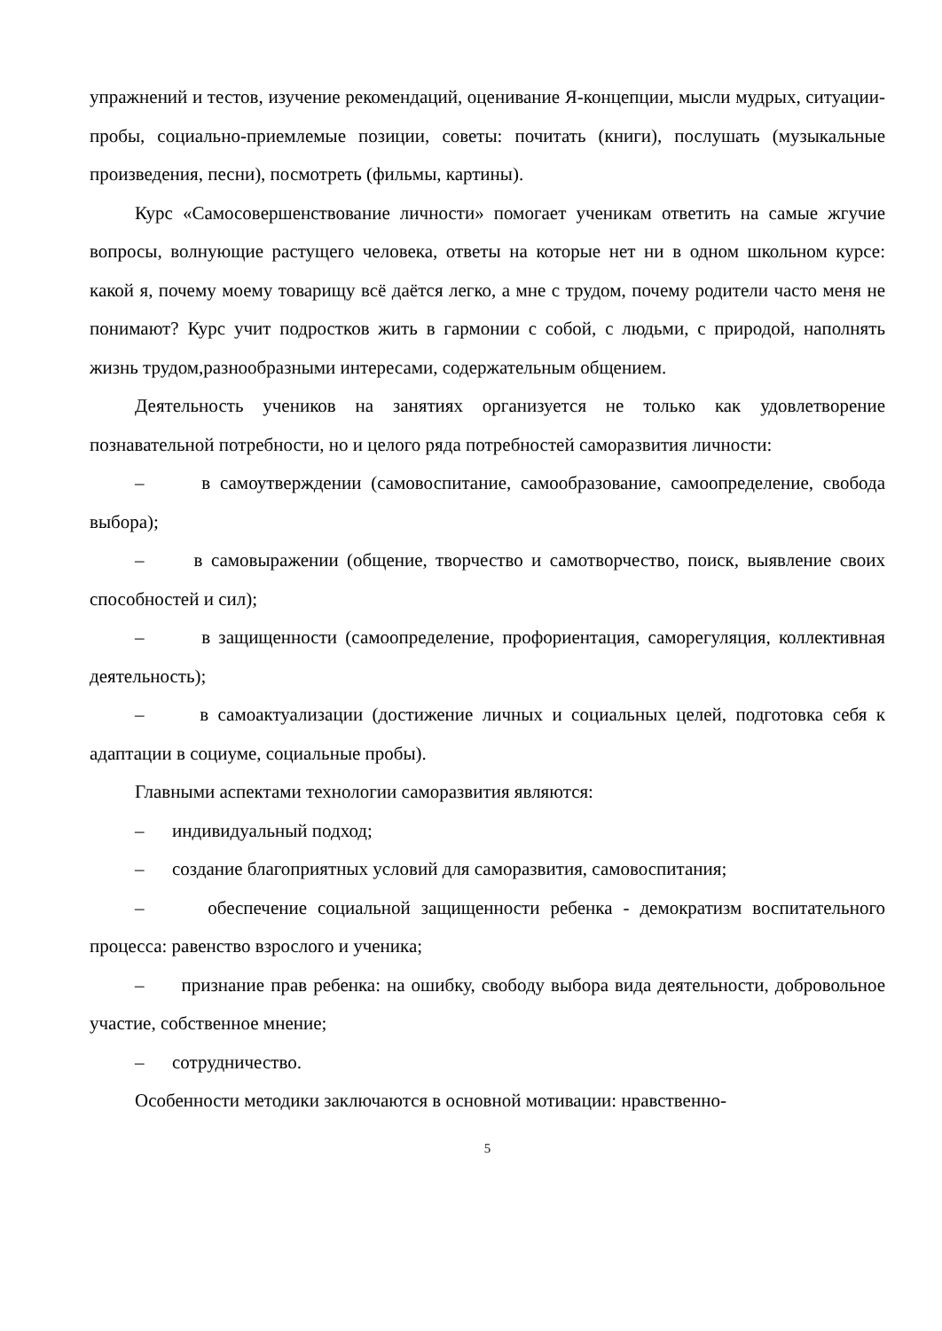упражнений и тестов, изучение рекомендаций, оценивание Я-концепции, мысли мудрых, ситуации- пробы, социально-приемлемые позиции, советы: почитать (книги), послушать (музыкальные произведения, песни), посмотреть (фильмы, картины).
Курс «Самосовершенствование личности» помогает ученикам ответить на самые жгучие вопросы, волнующие растущего человека, ответы на которые нет ни в одном школьном курсе: какой я, почему моему товарищу всё даётся легко, а мне с трудом, почему родители часто меня не понимают? Курс учит подростков жить в гармонии с собой, с людьми, с природой, наполнять жизнь трудом,разнообразными интересами, содержательным общением.
Деятельность учеников на занятиях организуется не только как удовлетворение познавательной потребности, но и целого ряда потребностей саморазвития личности:
– в самоутверждении (самовоспитание, самообразование, самоопределение, свобода выбора);
– в самовыражении (общение, творчество и самотворчество, поиск, выявление своих способностей и сил);
– в защищенности (самоопределение, профориентация, саморегуляция, коллективная деятельность);
– в самоактуализации (достижение личных и социальных целей, подготовка себя к адаптации в социуме, социальные пробы).
Главными аспектами технологии саморазвития являются:
– индивидуальный подход;
– создание благоприятных условий для саморазвития, самовоспитания;
– обеспечение социальной защищенности ребенка - демократизм воспитательного процесса: равенство взрослого и ученика;
– признание прав ребенка: на ошибку, свободу выбора вида деятельности, добровольное участие, собственное мнение;
– сотрудничество.
Особенности методики заключаются в основной мотивации: нравственно-
5